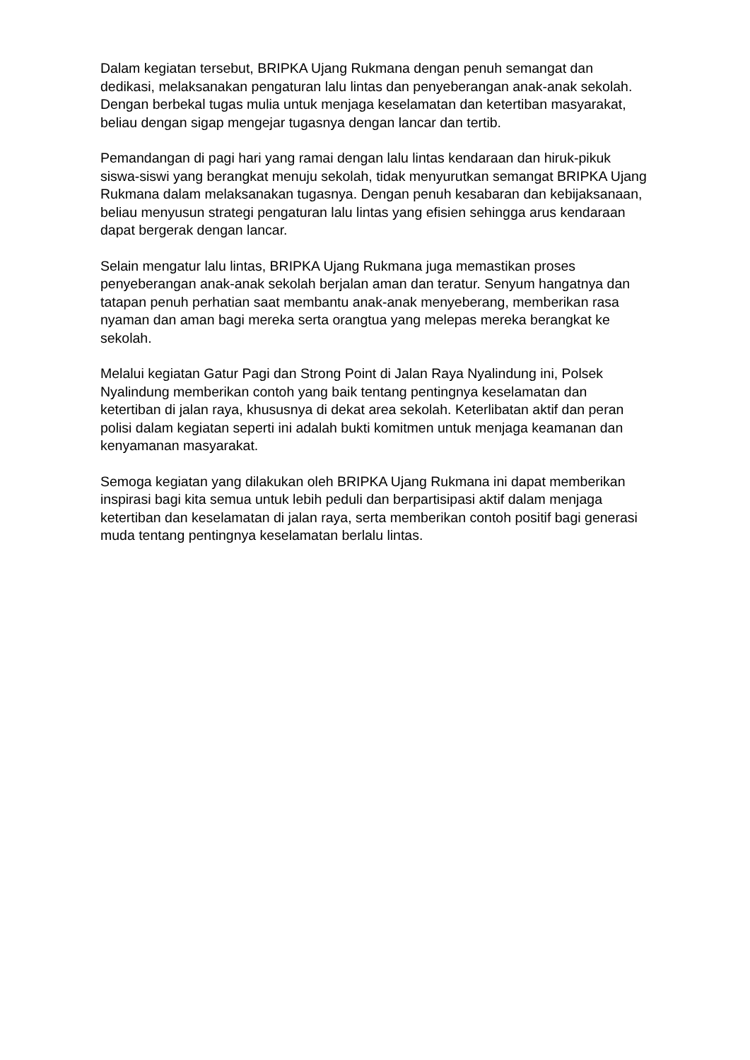Dalam kegiatan tersebut, BRIPKA Ujang Rukmana dengan penuh semangat dan dedikasi, melaksanakan pengaturan lalu lintas dan penyeberangan anak-anak sekolah. Dengan berbekal tugas mulia untuk menjaga keselamatan dan ketertiban masyarakat, beliau dengan sigap mengejar tugasnya dengan lancar dan tertib.
Pemandangan di pagi hari yang ramai dengan lalu lintas kendaraan dan hiruk-pikuk siswa-siswi yang berangkat menuju sekolah, tidak menyurutkan semangat BRIPKA Ujang Rukmana dalam melaksanakan tugasnya. Dengan penuh kesabaran dan kebijaksanaan, beliau menyusun strategi pengaturan lalu lintas yang efisien sehingga arus kendaraan dapat bergerak dengan lancar.
Selain mengatur lalu lintas, BRIPKA Ujang Rukmana juga memastikan proses penyeberangan anak-anak sekolah berjalan aman dan teratur. Senyum hangatnya dan tatapan penuh perhatian saat membantu anak-anak menyeberang, memberikan rasa nyaman dan aman bagi mereka serta orangtua yang melepas mereka berangkat ke sekolah.
Melalui kegiatan Gatur Pagi dan Strong Point di Jalan Raya Nyalindung ini, Polsek Nyalindung memberikan contoh yang baik tentang pentingnya keselamatan dan ketertiban di jalan raya, khususnya di dekat area sekolah. Keterlibatan aktif dan peran polisi dalam kegiatan seperti ini adalah bukti komitmen untuk menjaga keamanan dan kenyamanan masyarakat.
Semoga kegiatan yang dilakukan oleh BRIPKA Ujang Rukmana ini dapat memberikan inspirasi bagi kita semua untuk lebih peduli dan berpartisipasi aktif dalam menjaga ketertiban dan keselamatan di jalan raya, serta memberikan contoh positif bagi generasi muda tentang pentingnya keselamatan berlalu lintas.